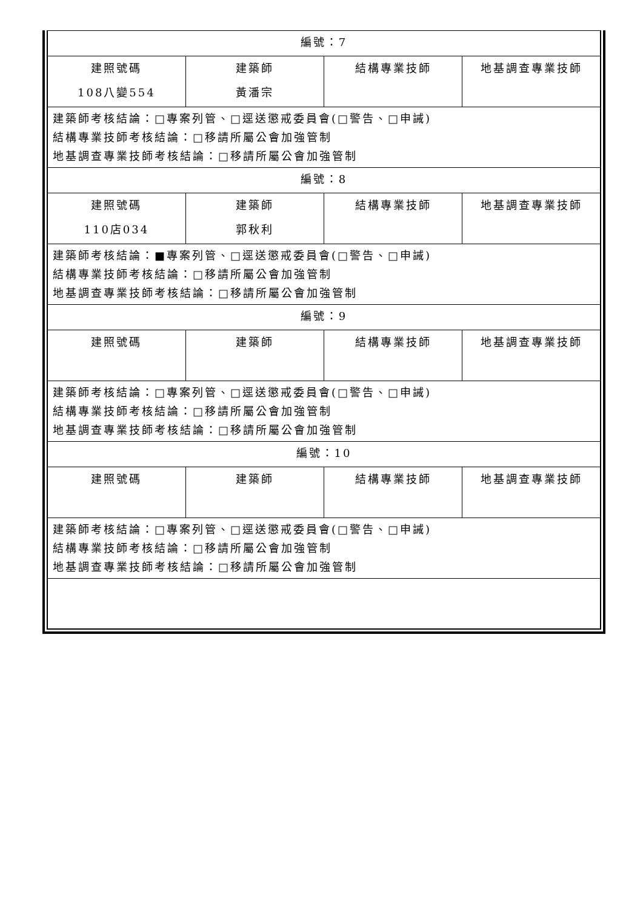| 編號：7 | | | |
| 建照號碼 108八變554 | 建築師 黃潘宗 | 結構專業技師 | 地基調查專業技師 |
| 建築師考核結論：□專案列管、□逕送懲戒委員會(□警告、□申誡) 結構專業技師考核結論：□移請所屬公會加強管制 地基調查專業技師考核結論：□移請所屬公會加強管制 | | | |
| 編號：8 | | | |
| 建照號碼 110店034 | 建築師 郭秋利 | 結構專業技師 | 地基調查專業技師 |
| 建築師考核結論：■專案列管、□逕送懲戒委員會(□警告、□申誡) 結構專業技師考核結論：□移請所屬公會加強管制 地基調查專業技師考核結論：□移請所屬公會加強管制 | | | |
| 編號：9 | | | |
| 建照號碼 | 建築師 | 結構專業技師 | 地基調查專業技師 |
| 建築師考核結論：□專案列管、□逕送懲戒委員會(□警告、□申誡) 結構專業技師考核結論：□移請所屬公會加強管制 地基調查專業技師考核結論：□移請所屬公會加強管制 | | | |
| 編號：10 | | | |
| 建照號碼 | 建築師 | 結構專業技師 | 地基調查專業技師 |
| 建築師考核結論：□專案列管、□逕送懲戒委員會(□警告、□申誡) 結構專業技師考核結論：□移請所屬公會加強管制 地基調查專業技師考核結論：□移請所屬公會加強管制 | | | |